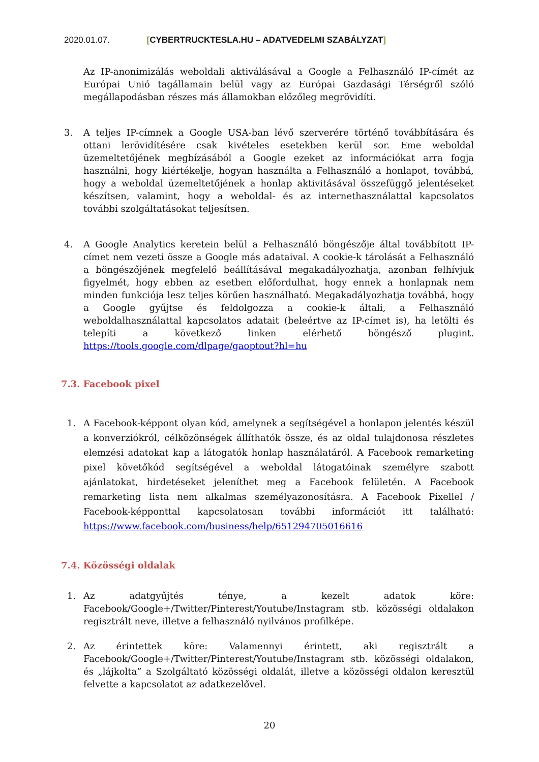2020.01.07. [CYBERTRUCKTESLA.HU – ADATVEDELMI SZABÁLYZAT]
Az IP-anonimizálás weboldali aktiválásával a Google a Felhasználó IP-címét az Európai Unió tagállamain belül vagy az Európai Gazdasági Térségről szóló megállapodásban részes más államokban előzőleg megrövidíti.
3. A teljes IP-címnek a Google USA-ban lévő szerverére történő továbbítására és ottani lerövidítésére csak kivételes esetekben kerül sor. Eme weboldal üzemeltetőjének megbízásából a Google ezeket az információkat arra fogja használni, hogy kiértékelje, hogyan használta a Felhasználó a honlapot, továbbá, hogy a weboldal üzemeltetőjének a honlap aktivitásával összefüggő jelentéseket készítsen, valamint, hogy a weboldal- és az internethasználattal kapcsolatos további szolgáltatásokat teljesítsen.
4. A Google Analytics keretein belül a Felhasználó böngészője által továbbított IP-címet nem vezeti össze a Google más adataival. A cookie-k tárolását a Felhasználó a böngészőjének megfelelő beállításával megakadályozhatja, azonban felhívjuk figyelmét, hogy ebben az esetben előfordulhat, hogy ennek a honlapnak nem minden funkciója lesz teljes körűen használható. Megakadályozhatja továbbá, hogy a Google gyűjtse és feldolgozza a cookie-k általi, a Felhasználó weboldalhasználattal kapcsolatos adatait (beleértve az IP-címet is), ha letölti és telepíti a következő linken elérhető böngésző plugint. https://tools.google.com/dlpage/gaoptout?hl=hu
7.3. Facebook pixel
1. A Facebook-képpont olyan kód, amelynek a segítségével a honlapon jelentés készül a konverziókról, célközönségek állíthatók össze, és az oldal tulajdonosa részletes elemzési adatokat kap a látogatók honlap használatáról. A Facebook remarketing pixel követőkód segítségével a weboldal látogatóinak személyre szabott ajánlatokat, hirdetéseket jeleníthet meg a Facebook felületén. A Facebook remarketing lista nem alkalmas személyazonosításra. A Facebook Pixellel / Facebook-képponttal kapcsolatosan további információt itt található: https://www.facebook.com/business/help/651294705016616
7.4. Közösségi oldalak
1. Az adatgyűjtés ténye, a kezelt adatok köre: Facebook/Google+/Twitter/Pinterest/Youtube/Instagram stb. közösségi oldalakon regisztrált neve, illetve a felhasználó nyilvános profilképe.
2. Az érintettek köre: Valamennyi érintett, aki regisztrált a Facebook/Google+/Twitter/Pinterest/Youtube/Instagram stb. közösségi oldalakon, és „lájkolta” a Szolgáltató közösségi oldalát, illetve a közösségi oldalon keresztül felvette a kapcsolatot az adatkezelővel.
20